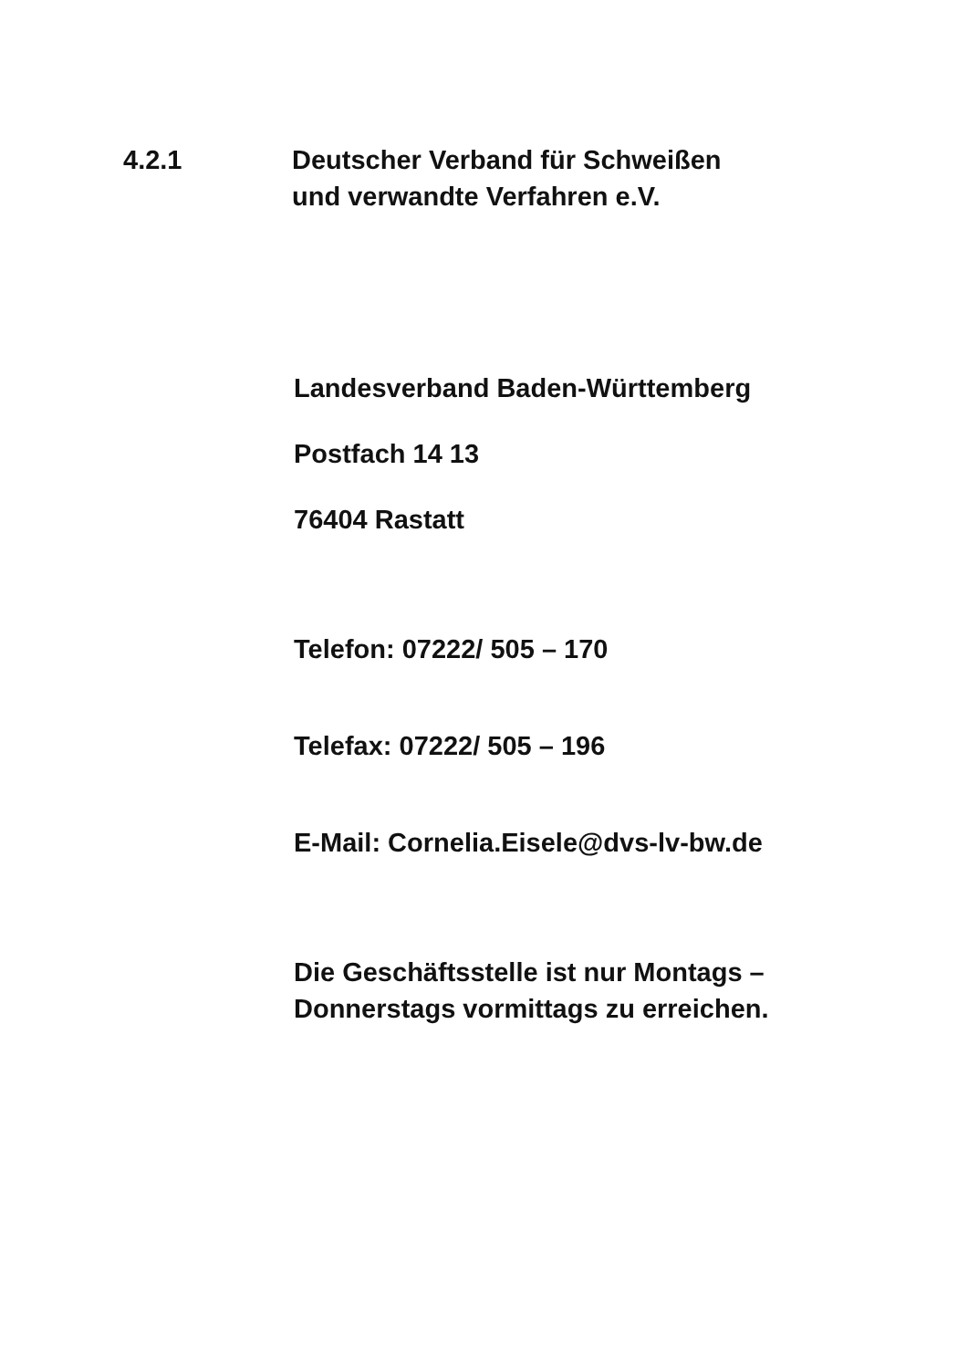4.2.1 Deutscher Verband für Schweißen
und verwandte Verfahren e.V.
Landesverband Baden-Württemberg
Postfach 14 13
76404 Rastatt
Telefon: 07222/ 505 – 170
Telefax: 07222/ 505 – 196
E-Mail: Cornelia.Eisele@dvs-lv-bw.de
Die Geschäftsstelle ist nur Montags –
Donnerstags vormittags zu erreichen.